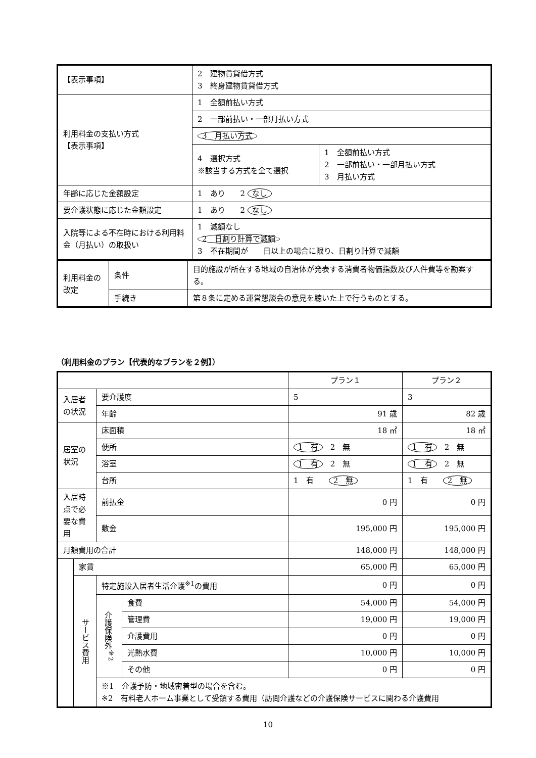| 【表示事項】 | 2 建物賃貸借方式 3 終身建物賃貸借方式 | |
| 利用料金の支払い方式 【表示事項】 | 1 全額前払い方式 | |
| | 2 一部前払い・一部月払い方式 | |
| | 3 月払い方式 | |
| | 4 選択方式 ※該当する方式を全て選択 | 1 全額前払い方式 2 一部前払い・一部月払い方式 3 月払い方式 |
| 年齢に応じた金額設定 | 1 あり 2 なし | |
| 要介護状態に応じた金額設定 | 1 あり 2 なし | |
| 入院等による不在時における利用料金（月払い）の取扱い | 1 減額なし 2 日割り計算で減額 3 不在期間が 日以上の場合に限り、日割り計算で減額 | |
| 利用料金の改定 | 条件 | 目的施設が所在する地域の自治体が発表する消費者物価指数及び人件費等を勘案する。 |
| | 手続き | 第８条に定める運営懇談会の意見を聴いた上で行うものとする。 |
（利用料金のプラン【代表的なプランを２例】）
| | | | | プラン１ | プラン２ |
| 入居者の状況 | | 要介護度 | | 5 | 3 |
| | | 年齢 | | 91 歳 | 82 歳 |
| 居室の状況 | | 床面積 | | 18 ㎡ | 18 ㎡ |
| | | 便所 | | 1 有 2 無 | 1 有 2 無 |
| | | 浴室 | | 1 有 2 無 | 1 有 2 無 |
| | | 台所 | | 1 有 2 無 | 1 有 2 無 |
| 入居時点で必要な費用 | | 前払金 | | 0 円 | 0 円 |
| | | 敷金 | | 195,000 円 | 195,000 円 |
| 月額費用の合計 | | | | 148,000 円 | 148,000 円 |
| | 家賃 | | | 65,000 円 | 65,000 円 |
| | サービス費用 | 特定施設入居者生活介護<sup>※1</sup>の費用 | | 0 円 | 0 円 |
| | | 介護保険外<sup>※2</sup> | 食費 | 54,000 円 | 54,000 円 |
| | | | 管理費 | 19,000 円 | 19,000 円 |
| | | | 介護費用 | 0 円 | 0 円 |
| | | | 光熱水費 | 10,000 円 | 10,000 円 |
| | | | その他 | 0 円 | 0 円 |
| | | ※1 介護予防・地域密着型の場合を含む。 ※2 有料老人ホーム事業として受領する費用（訪問介護などの介護保険サービスに関わる介護費用 | | | |
10